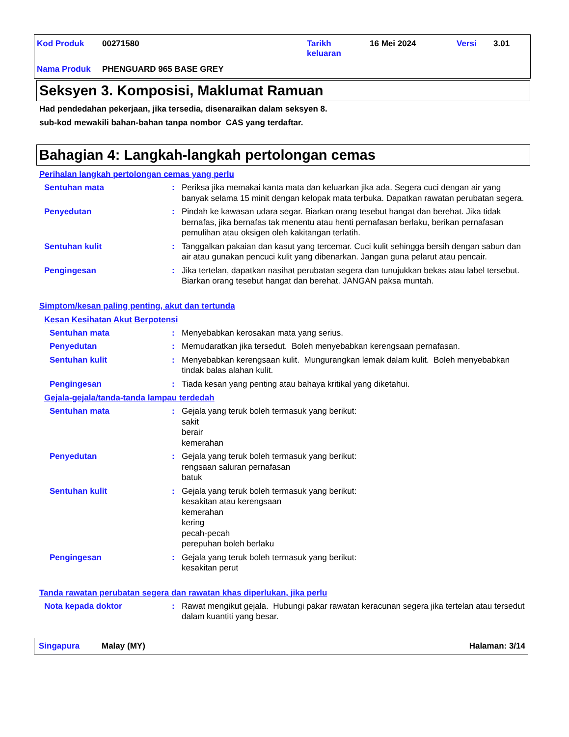| Kod Produk | 00271580 | Tarikh keluaran | 16 Mei 2024 | Versi | 3.01 |
| Nama Produk | PHENGUARD 965 BASE GREY | | | | |
Seksyen 3. Komposisi, Maklumat Ramuan
Had pendedahan pekerjaan, jika tersedia, disenaraikan dalam seksyen 8.
sub-kod mewakili bahan-bahan tanpa nombor CAS yang terdaftar.
Bahagian 4: Langkah-langkah pertolongan cemas
Perihalan langkah pertolongan cemas yang perlu
Sentuhan mata : Periksa jika memakai kanta mata dan keluarkan jika ada. Segera cuci dengan air yang banyak selama 15 minit dengan kelopak mata terbuka. Dapatkan rawatan perubatan segera.
Penyedutan : Pindah ke kawasan udara segar. Biarkan orang tesebut hangat dan berehat. Jika tidak bernafas, jika bernafas tak menentu atau henti pernafasan berlaku, berikan pernafasan pemulihan atau oksigen oleh kakitangan terlatih.
Sentuhan kulit : Tanggalkan pakaian dan kasut yang tercemar. Cuci kulit sehingga bersih dengan sabun dan air atau gunakan pencuci kulit yang dibenarkan. Jangan guna pelarut atau pencair.
Pengingesan : Jika tertelan, dapatkan nasihat perubatan segera dan tunujukkan bekas atau label tersebut. Biarkan orang tesebut hangat dan berehat. JANGAN paksa muntah.
Simptom/kesan paling penting, akut dan tertunda
Kesan Kesihatan Akut Berpotensi
Sentuhan mata : Menyebabkan kerosakan mata yang serius.
Penyedutan : Memudaratkan jika tersedut. Boleh menyebabkan kerengsaan pernafasan.
Sentuhan kulit : Menyebabkan kerengsaan kulit. Mungurangkan lemak dalam kulit. Boleh menyebabkan tindak balas alahan kulit.
Pengingesan : Tiada kesan yang penting atau bahaya kritikal yang diketahui.
Gejala-gejala/tanda-tanda lampau terdedah
Sentuhan mata : Gejala yang teruk boleh termasuk yang berikut:
sakit
berair
kemerahan
Penyedutan : Gejala yang teruk boleh termasuk yang berikut:
rengsaan saluran pernafasan
batuk
Sentuhan kulit : Gejala yang teruk boleh termasuk yang berikut:
kesakitan atau kerengsaan
kemerahan
kering
pecah-pecah
perepuhan boleh berlaku
Pengingesan : Gejala yang teruk boleh termasuk yang berikut:
kesakitan perut
Tanda rawatan perubatan segera dan rawatan khas diperlukan, jika perlu
Nota kepada doktor : Rawat mengikut gejala. Hubungi pakar rawatan keracunan segera jika tertelan atau tersedut dalam kuantiti yang besar.
Singapura Malay (MY) Halaman: 3/14